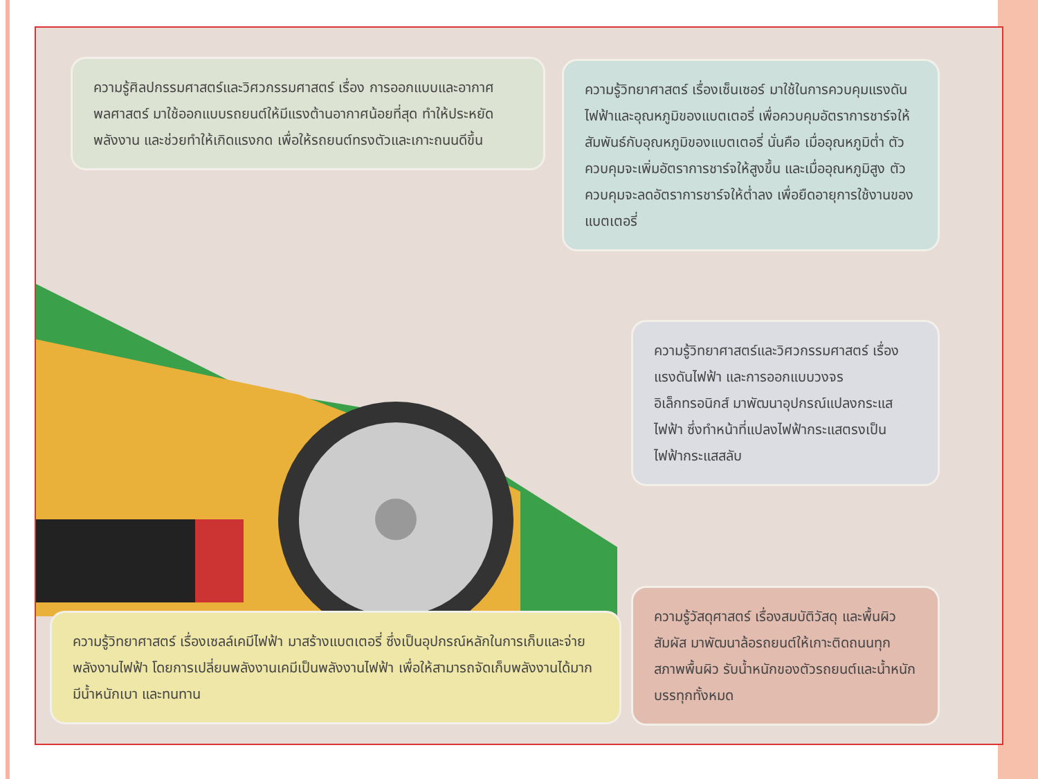ความรู้ศิลปกรรมศาสตร์และวิศวกรรมศาสตร์ เรื่อง การออกแบบและอากาศพลศาสตร์ มาใช้ออกแบบรถยนต์ให้มีแรงต้านอากาศน้อยที่สุด ทำให้ประหยัดพลังงาน และช่วยทำให้เกิดแรงกด เพื่อให้รถยนต์ทรงตัวและเกาะถนนดีขึ้น
ความรู้วิทยาศาสตร์ เรื่องเซ็นเซอร์ มาใช้ในการควบคุมแรงดันไฟฟ้าและอุณหภูมิของแบตเตอรี่ เพื่อควบคุมอัตราการชาร์จให้สัมพันธ์กับอุณหภูมิของแบตเตอรี่ นั่นคือ เมื่ออุณหภูมิต่ำ ตัวควบคุมจะเพิ่มอัตราการชาร์จให้สูงขึ้น และเมื่ออุณหภูมิสูง ตัวควบคุมจะลดอัตราการชาร์จให้ต่ำลง เพื่อยืดอายุการใช้งานของแบตเตอรี่
ความรู้วิทยาศาสตร์และวิศวกรรมศาสตร์ เรื่องแรงดันไฟฟ้า และการออกแบบวงจรอิเล็กทรอนิกส์ มาพัฒนาอุปกรณ์แปลงกระแสไฟฟ้า ซึ่งทำหน้าที่แปลงไฟฟ้ากระแสตรงเป็นไฟฟ้ากระแสสลับ
ความรู้วิทยาศาสตร์ เรื่องเซลล์เคมีไฟฟ้า มาสร้างแบตเตอรี่ ซึ่งเป็นอุปกรณ์หลักในการเก็บและจ่ายพลังงานไฟฟ้า โดยการเปลี่ยนพลังงานเคมีเป็นพลังงานไฟฟ้า เพื่อให้สามารถจัดเก็บพลังงานได้มาก มีน้ำหนักเบา และทนทาน
ความรู้วัสดุศาสตร์ เรื่องสมบัติวัสดุ และพื้นผิวสัมผัส มาพัฒนาล้อรถยนต์ให้เกาะติดถนนทุกสภาพพื้นผิว รับน้ำหนักของตัวรถยนต์และน้ำหนักบรรทุกทั้งหมด